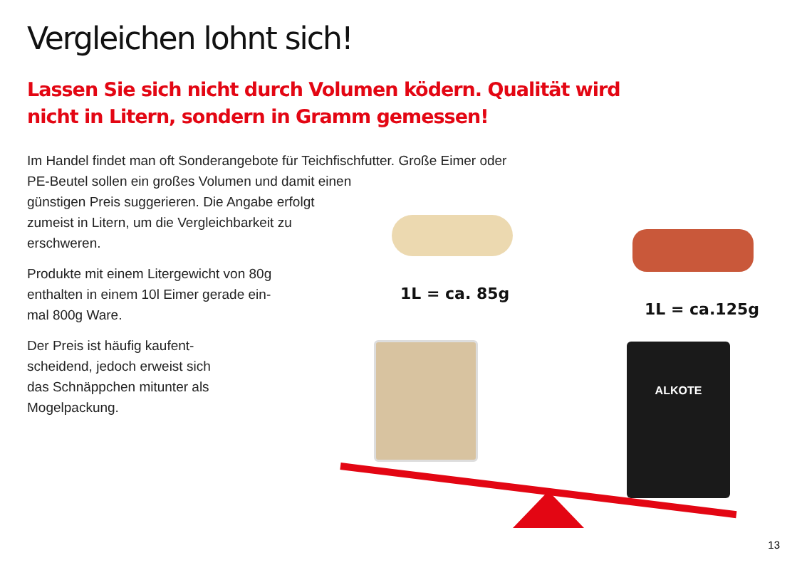Vergleichen lohnt sich!
Lassen Sie sich nicht durch Volumen ködern. Qualität wird nicht in Litern, sondern in Gramm gemessen!
Im Handel findet man oft Sonderangebote für Teichfischfutter. Große Eimer oder PE-Beutel sollen ein großes Volumen und damit einen
günstigen Preis suggerieren. Die Angabe erfolgt
zumeist in Litern, um die Vergleichbarkeit zu
erschweren.
Produkte mit einem Litergewicht von 80g
enthalten in einem 10l Eimer gerade ein-
mal 800g Ware.
Der Preis ist häufig kaufent-
scheidend, jedoch erweist sich
das Schnäppchen mitunter als
Mogelpackung.
1L = ca. 85g
1L = ca.125g
ALKOTE
13